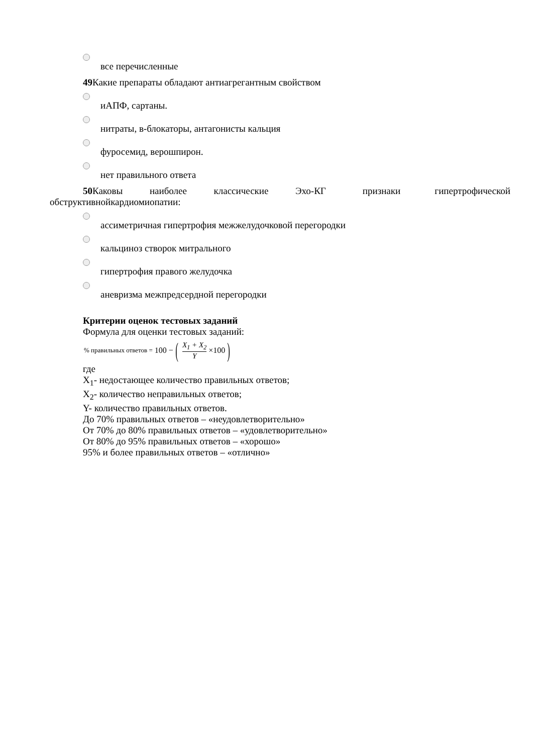все перечисленные
49 Какие препараты обладают антиагрегантным свойством
иАПФ, сартаны.
нитраты, в-блокаторы, антагонисты кальция
фуросемид, верошпирон.
нет правильного ответа
50 Каковы наиболее классические Эхо-КГ признаки гипертрофической обструктивнойкардиомиопатии:
ассиметричная гипертрофия межжелудочковой перегородки
кальциноз створок митрального
гипертрофия правого желудочка
аневризма межпредсердной перегородки
Критерии оценок тестовых заданий
Формула для оценки тестовых заданий:
% правильных ответов = 100 − (X<sub>1</sub> + X<sub>2</sub> Y ×100)
где
X<sub>1</sub>- недостающее количество правильных ответов;
X<sub>2</sub>- количество неправильных ответов;
Y- количество правильных ответов.
До 70% правильных ответов – «неудовлетворительно»
От 70% до 80% правильных ответов – «удовлетворительно»
От 80% до 95% правильных ответов – «хорошо»
95% и более правильных ответов – «отлично»